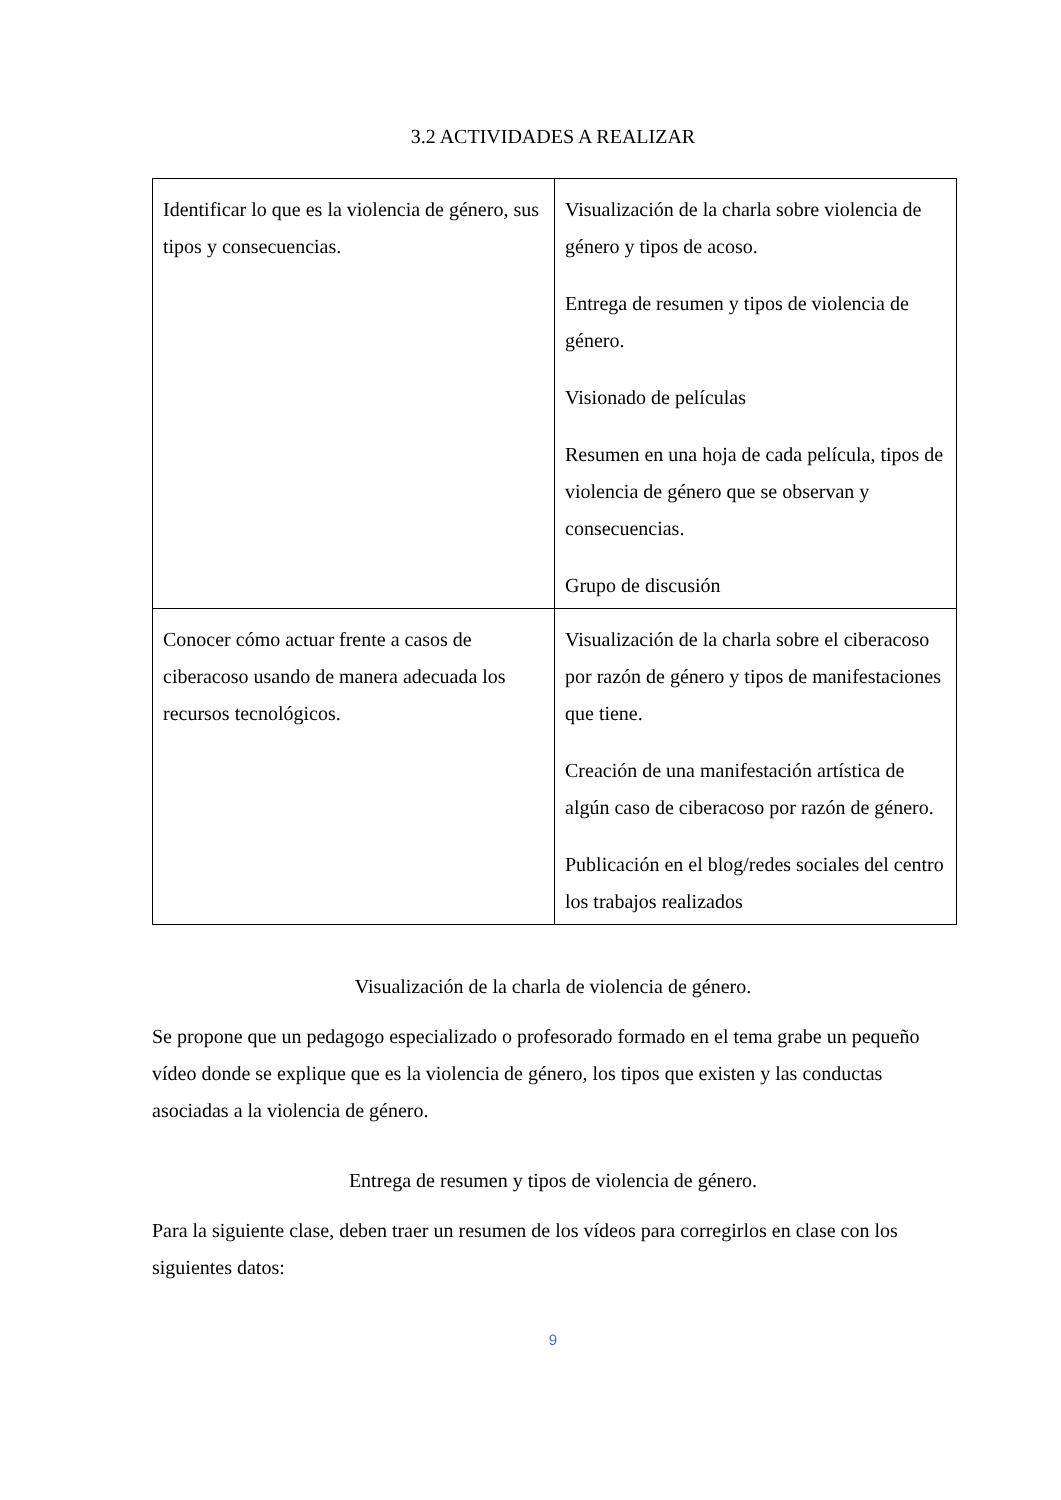3.2 ACTIVIDADES A REALIZAR
| Identificar lo que es la violencia de género, sus tipos y consecuencias. | Visualización de la charla sobre violencia de género y tipos de acoso. Entrega de resumen y tipos de violencia de género. Visionado de películas Resumen en una hoja de cada película, tipos de violencia de género que se observan y consecuencias. Grupo de discusión |
| Conocer cómo actuar frente a casos de ciberacoso usando de manera adecuada los recursos tecnológicos. | Visualización de la charla sobre el ciberacoso por razón de género y tipos de manifestaciones que tiene. Creación de una manifestación artística de algún caso de ciberacoso por razón de género. Publicación en el blog/redes sociales del centro los trabajos realizados |
Visualización de la charla de violencia de género.
Se propone que un pedagogo especializado o profesorado formado en el tema grabe un pequeño vídeo donde se explique que es la violencia de género, los tipos que existen y las conductas asociadas a la violencia de género.
Entrega de resumen y tipos de violencia de género.
Para la siguiente clase, deben traer un resumen de los vídeos para corregirlos en clase con los siguientes datos:
9